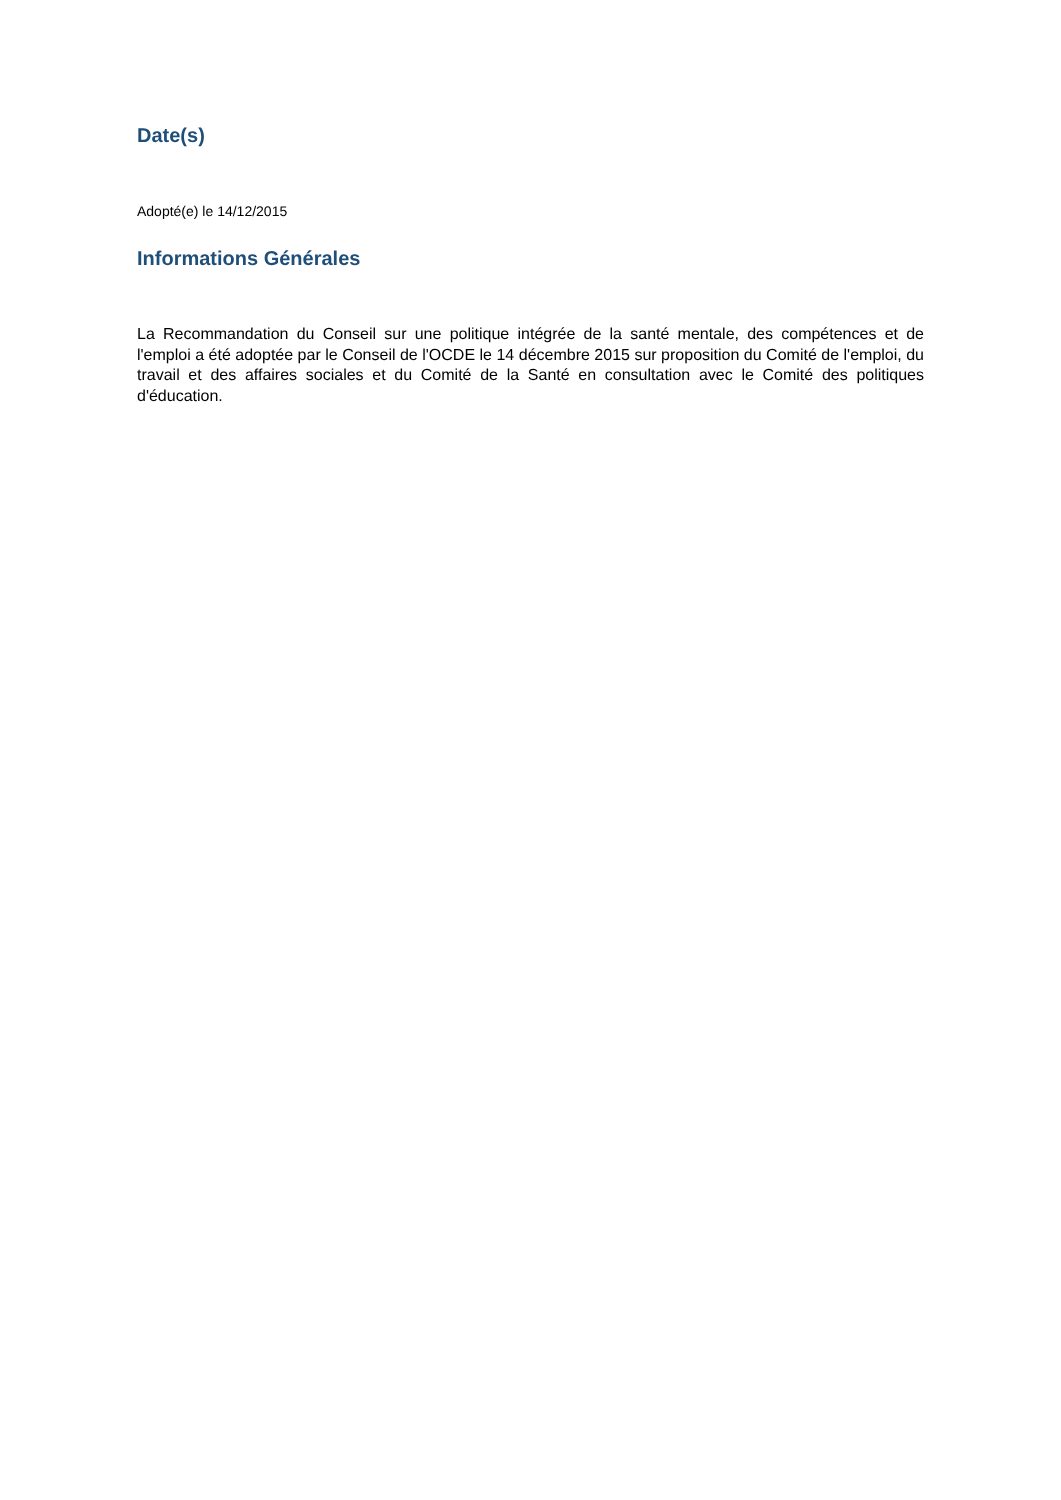Date(s)
Adopté(e) le 14/12/2015
Informations Générales
La Recommandation du Conseil sur une politique intégrée de la santé mentale, des compétences et de l'emploi a été adoptée par le Conseil de l'OCDE le 14 décembre 2015 sur proposition du Comité de l'emploi, du travail et des affaires sociales et du Comité de la Santé en consultation avec le Comité des politiques d'éducation.